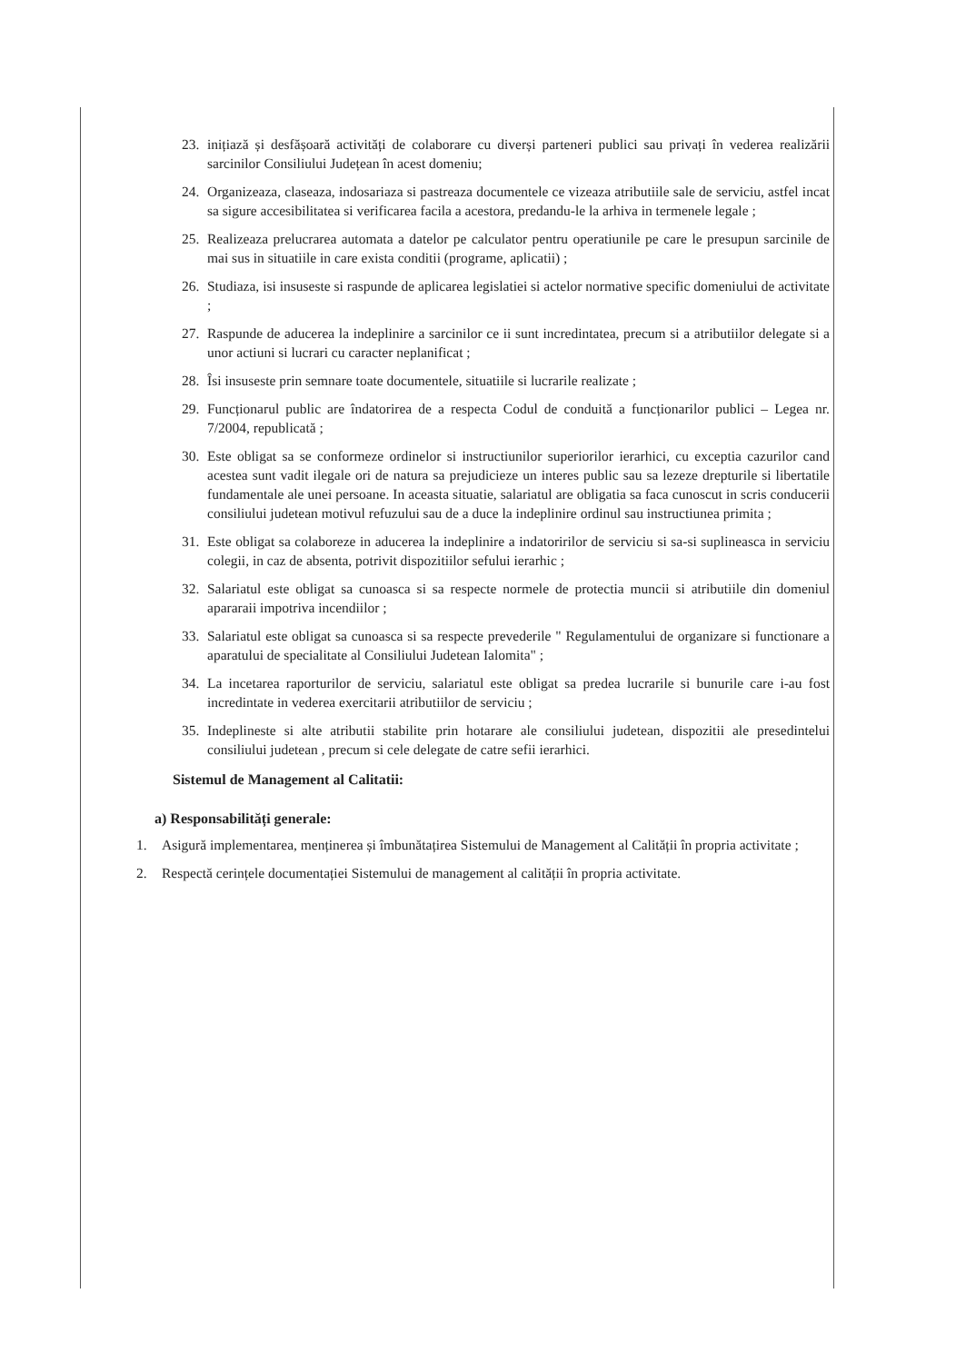23. inițiază și desfășoară activități de colaborare cu diverși parteneri publici sau privați în vederea realizării sarcinilor Consiliului Județean în acest domeniu;
24. Organizeaza, claseaza, indosariaza si pastreaza documentele ce vizeaza atributiile sale de serviciu, astfel incat sa sigure accesibilitatea si verificarea facila a acestora, predandu-le la arhiva in termenele legale ;
25. Realizeaza prelucrarea automata a datelor pe calculator pentru operatiunile pe care le presupun sarcinile de mai sus in situatiile in care exista conditii (programe, aplicatii) ;
26. Studiaza, isi insuseste si raspunde de aplicarea legislatiei si actelor normative specific domeniului de activitate ;
27. Raspunde de aducerea la indeplinire a sarcinilor ce ii sunt incredintatea, precum si a atributiilor delegate si a unor actiuni si lucrari cu caracter neplanificat ;
28. Îsi insuseste prin semnare toate documentele, situatiile si lucrarile realizate ;
29. Funcționarul public are îndatorirea de a respecta Codul de conduită a funcționarilor publici – Legea nr. 7/2004, republicată ;
30. Este obligat sa se conformeze ordinelor si instructiunilor superiorilor ierarhici, cu exceptia cazurilor cand acestea sunt vadit ilegale ori de natura sa prejudicieze un interes public sau sa lezeze drepturile si libertatile fundamentale ale unei persoane. In aceasta situatie, salariatul are obligatia sa faca cunoscut in scris conducerii consiliului judetean motivul refuzului sau de a duce la indeplinire ordinul sau instructiunea primita ;
31. Este obligat sa colaboreze in aducerea la indeplinire a indatoririlor de serviciu si sa-si suplineasca in serviciu colegii, in caz de absenta, potrivit dispozitiilor sefului ierarhic ;
32. Salariatul este obligat sa cunoasca si sa respecte normele de protectia muncii si atributiile din domeniul apararaii impotriva incendiilor ;
33. Salariatul este obligat sa cunoasca si sa respecte prevederile " Regulamentului de organizare si functionare a aparatului de specialitate al Consiliului Judetean Ialomita" ;
34. La incetarea raporturilor de serviciu, salariatul este obligat sa predea lucrarile si bunurile care i-au fost incredintate in vederea exercitarii atributiilor de serviciu ;
35. Indeplineste si alte atributii stabilite prin hotarare ale consiliului judetean, dispozitii ale presedintelui consiliului judetean , precum si cele delegate de catre sefii ierarhici.
Sistemul de Management al Calitatii:
a) Responsabilități generale:
1. Asigură implementarea, menținerea și îmbunătațirea Sistemului de Management al Calității în propria activitate ;
2. Respectă cerințele documentației Sistemului de management al calității în propria activitate.